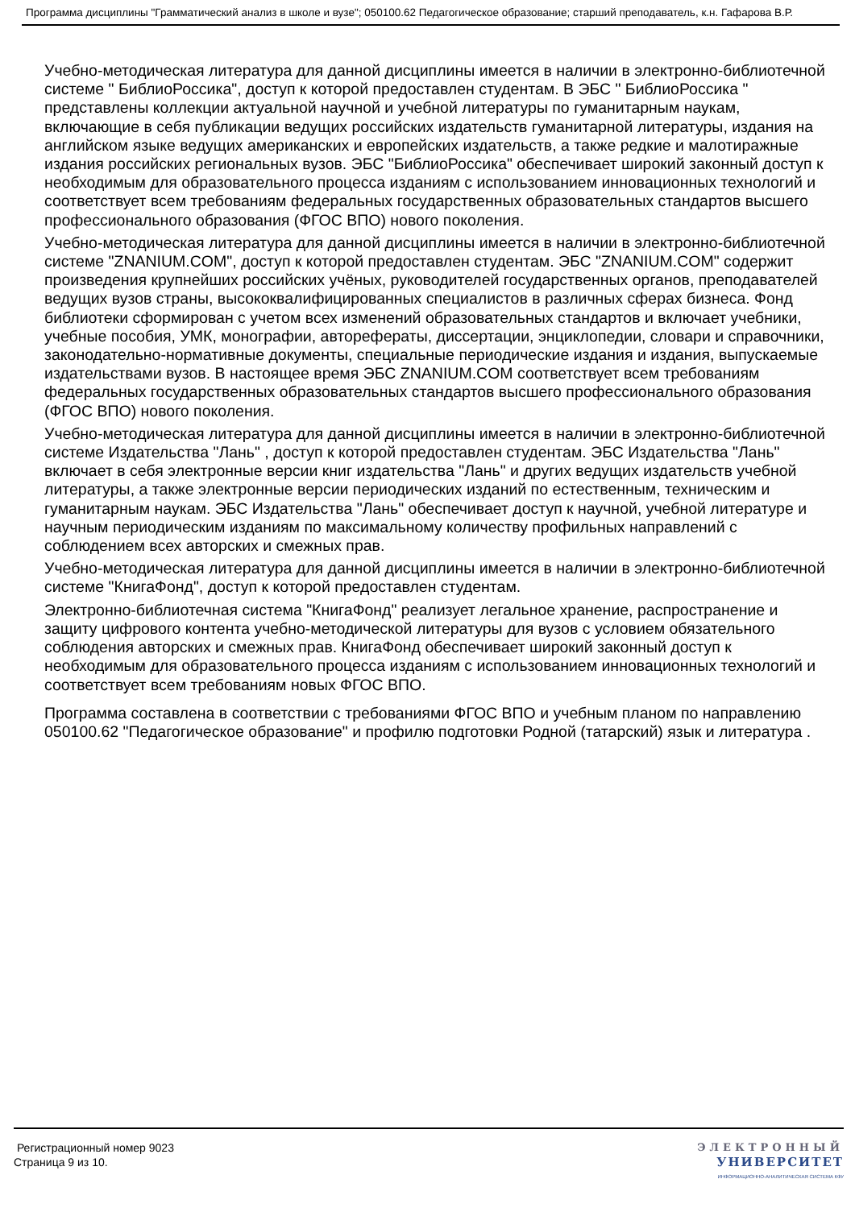Программа дисциплины "Грамматический анализ в школе и вузе"; 050100.62 Педагогическое образование; старший преподаватель, к.н. Гафарова В.Р.
Учебно-методическая литература для данной дисциплины имеется в наличии в электронно-библиотечной системе " БиблиоРоссика", доступ к которой предоставлен студентам. В ЭБС " БиблиоРоссика " представлены коллекции актуальной научной и учебной литературы по гуманитарным наукам, включающие в себя публикации ведущих российских издательств гуманитарной литературы, издания на английском языке ведущих американских и европейских издательств, а также редкие и малотиражные издания российских региональных вузов. ЭБС "БиблиоРоссика" обеспечивает широкий законный доступ к необходимым для образовательного процесса изданиям с использованием инновационных технологий и соответствует всем требованиям федеральных государственных образовательных стандартов высшего профессионального образования (ФГОС ВПО) нового поколения.
Учебно-методическая литература для данной дисциплины имеется в наличии в электронно-библиотечной системе "ZNANIUM.COM", доступ к которой предоставлен студентам. ЭБС "ZNANIUM.COM" содержит произведения крупнейших российских учёных, руководителей государственных органов, преподавателей ведущих вузов страны, высококвалифицированных специалистов в различных сферах бизнеса. Фонд библиотеки сформирован с учетом всех изменений образовательных стандартов и включает учебники, учебные пособия, УМК, монографии, авторефераты, диссертации, энциклопедии, словари и справочники, законодательно-нормативные документы, специальные периодические издания и издания, выпускаемые издательствами вузов. В настоящее время ЭБС ZNANIUM.COM соответствует всем требованиям федеральных государственных образовательных стандартов высшего профессионального образования (ФГОС ВПО) нового поколения.
Учебно-методическая литература для данной дисциплины имеется в наличии в электронно-библиотечной системе Издательства "Лань" , доступ к которой предоставлен студентам. ЭБС Издательства "Лань" включает в себя электронные версии книг издательства "Лань" и других ведущих издательств учебной литературы, а также электронные версии периодических изданий по естественным, техническим и гуманитарным наукам. ЭБС Издательства "Лань" обеспечивает доступ к научной, учебной литературе и научным периодическим изданиям по максимальному количеству профильных направлений с соблюдением всех авторских и смежных прав.
Учебно-методическая литература для данной дисциплины имеется в наличии в электронно-библиотечной системе "КнигаФонд", доступ к которой предоставлен студентам.
Электронно-библиотечная система "КнигаФонд" реализует легальное хранение, распространение и защиту цифрового контента учебно-методической литературы для вузов с условием обязательного соблюдения авторских и смежных прав. КнигаФонд обеспечивает широкий законный доступ к необходимым для образовательного процесса изданиям с использованием инновационных технологий и соответствует всем требованиям новых ФГОС ВПО.
Программа составлена в соответствии с требованиями ФГОС ВПО и учебным планом по направлению 050100.62 "Педагогическое образование" и профилю подготовки Родной (татарский) язык и литература .
Регистрационный номер 9023
Страница 9 из 10.
ЭЛЕКТРОННЫЙ
УНИВЕРСИТЕТ
ИНФОРМАЦИОННО-АНАЛИТИЧЕСКАЯ СИСТЕМА КФУ